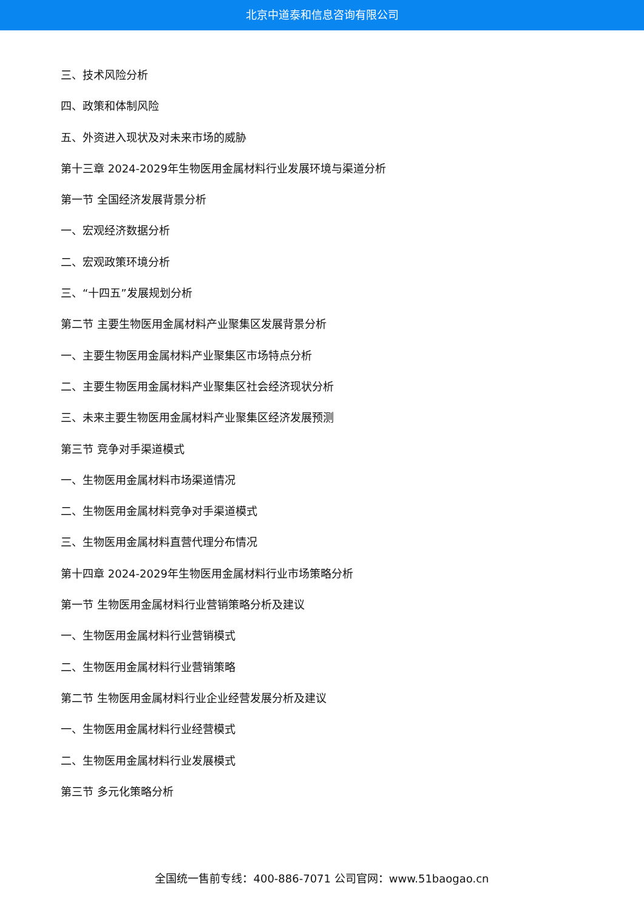北京中道泰和信息咨询有限公司
三、技术风险分析
四、政策和体制风险
五、外资进入现状及对未来市场的威胁
第十三章 2024-2029年生物医用金属材料行业发展环境与渠道分析
第一节 全国经济发展背景分析
一、宏观经济数据分析
二、宏观政策环境分析
三、“十四五”发展规划分析
第二节 主要生物医用金属材料产业聚集区发展背景分析
一、主要生物医用金属材料产业聚集区市场特点分析
二、主要生物医用金属材料产业聚集区社会经济现状分析
三、未来主要生物医用金属材料产业聚集区经济发展预测
第三节 竞争对手渠道模式
一、生物医用金属材料市场渠道情况
二、生物医用金属材料竞争对手渠道模式
三、生物医用金属材料直营代理分布情况
第十四章 2024-2029年生物医用金属材料行业市场策略分析
第一节 生物医用金属材料行业营销策略分析及建议
一、生物医用金属材料行业营销模式
二、生物医用金属材料行业营销策略
第二节 生物医用金属材料行业企业经营发展分析及建议
一、生物医用金属材料行业经营模式
二、生物医用金属材料行业发展模式
第三节 多元化策略分析
全国统一售前专线：400-886-7071 公司官网：www.51baogao.cn